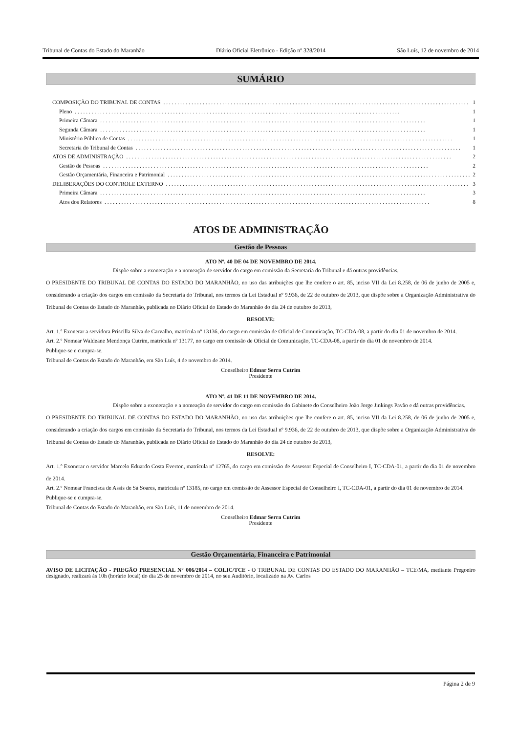Tribunal de Contas do Estado do Maranhão Diário Oficial Eletrônico - Edição nº 328/2014 São Luís, 12 de novembro de 2014
SUMÁRIO
COMPOSIÇÃO DO TRIBUNAL DE CONTAS 1
Pleno 1
Primeira Câmara 1
Segunda Câmara 1
Ministério Público de Contas 1
Secretaria do Tribunal de Contas 1
ATOS DE ADMINISTRAÇÃO 2
Gestão de Pessoas 2
Gestão Orçamentária, Financeira e Patrimonial 2
DELIBERAÇÕES DO CONTROLE EXTERNO 3
Primeira Câmara 3
Atos dos Relatores 8
ATOS DE ADMINISTRAÇÃO
Gestão de Pessoas
ATO Nº. 40 DE 04 DE NOVEMBRO DE 2014.
Dispõe sobre a exoneração e a nomeação de servidor do cargo em comissão da Secretaria do Tribunal e dá outras providências.
O PRESIDENTE DO TRIBUNAL DE CONTAS DO ESTADO DO MARANHÃO, no uso das atribuições que lhe confere o art. 85, inciso VII da Lei 8.258, de 06 de junho de 2005 e, considerando a criação dos cargos em comissão da Secretaria do Tribunal, nos termos da Lei Estadual nº 9.936, de 22 de outubro de 2013, que dispõe sobre a Organização Administrativa do Tribunal de Contas do Estado do Maranhão, publicada no Diário Oficial do Estado do Maranhão do dia 24 de outubro de 2013,
RESOLVE:
Art. 1.º Exonerar a servidora Priscilla Silva de Carvalho, matrícula nº 13136, do cargo em comissão de Oficial de Comunicação, TC-CDA-08, a partir do dia 01 de novembro de 2014.
Art. 2.º Nomear Waldeane Mendonça Cutrim, matrícula nº 13177, no cargo em comissão de Oficial de Comunicação, TC-CDA-08, a partir do dia 01 de novembro de 2014.
Publique-se e cumpra-se.
Tribunal de Contas do Estado do Maranhão, em São Luís, 4 de novembro de 2014.
Conselheiro Edmar Serra Cutrim
Presidente
ATO Nº. 41 DE 11 DE NOVEMBRO DE 2014.
Dispõe sobre a exoneração e a nomeação de servidor do cargo em comissão do Gabinete do Conselheiro João Jorge Jinkings Pavão e dá outras providências.
O PRESIDENTE DO TRIBUNAL DE CONTAS DO ESTADO DO MARANHÃO, no uso das atribuições que lhe confere o art. 85, inciso VII da Lei 8.258, de 06 de junho de 2005 e, considerando a criação dos cargos em comissão da Secretaria do Tribunal, nos termos da Lei Estadual nº 9.936, de 22 de outubro de 2013, que dispõe sobre a Organização Administrativa do Tribunal de Contas do Estado do Maranhão, publicada no Diário Oficial do Estado do Maranhão do dia 24 de outubro de 2013,
RESOLVE:
Art. 1.º Exonerar o servidor Marcelo Eduardo Costa Everton, matrícula nº 12765, do cargo em comissão de Assessor Especial de Conselheiro I, TC-CDA-01, a partir do dia 01 de novembro de 2014.
Art. 2.º Nomear Francisca de Assis de Sá Soares, matrícula nº 13185, no cargo em comissão de Assessor Especial de Conselheiro I, TC-CDA-01, a partir do dia 01 de novembro de 2014.
Publique-se e cumpra-se.
Tribunal de Contas do Estado do Maranhão, em São Luís, 11 de novembro de 2014.
Conselheiro Edmar Serra Cutrim
Presidente
Gestão Orçamentária, Financeira e Patrimonial
AVISO DE LICITAÇÃO - PREGÃO PRESENCIAL N° 006/2014 – COLIC/TCE - O TRIBUNAL DE CONTAS DO ESTADO DO MARANHÃO – TCE/MA, mediante Pregoeiro designado, realizará às 10h (horário local) do dia 25 de novembro de 2014, no seu Auditório, localizado na Av. Carlos
Página 2 de 9